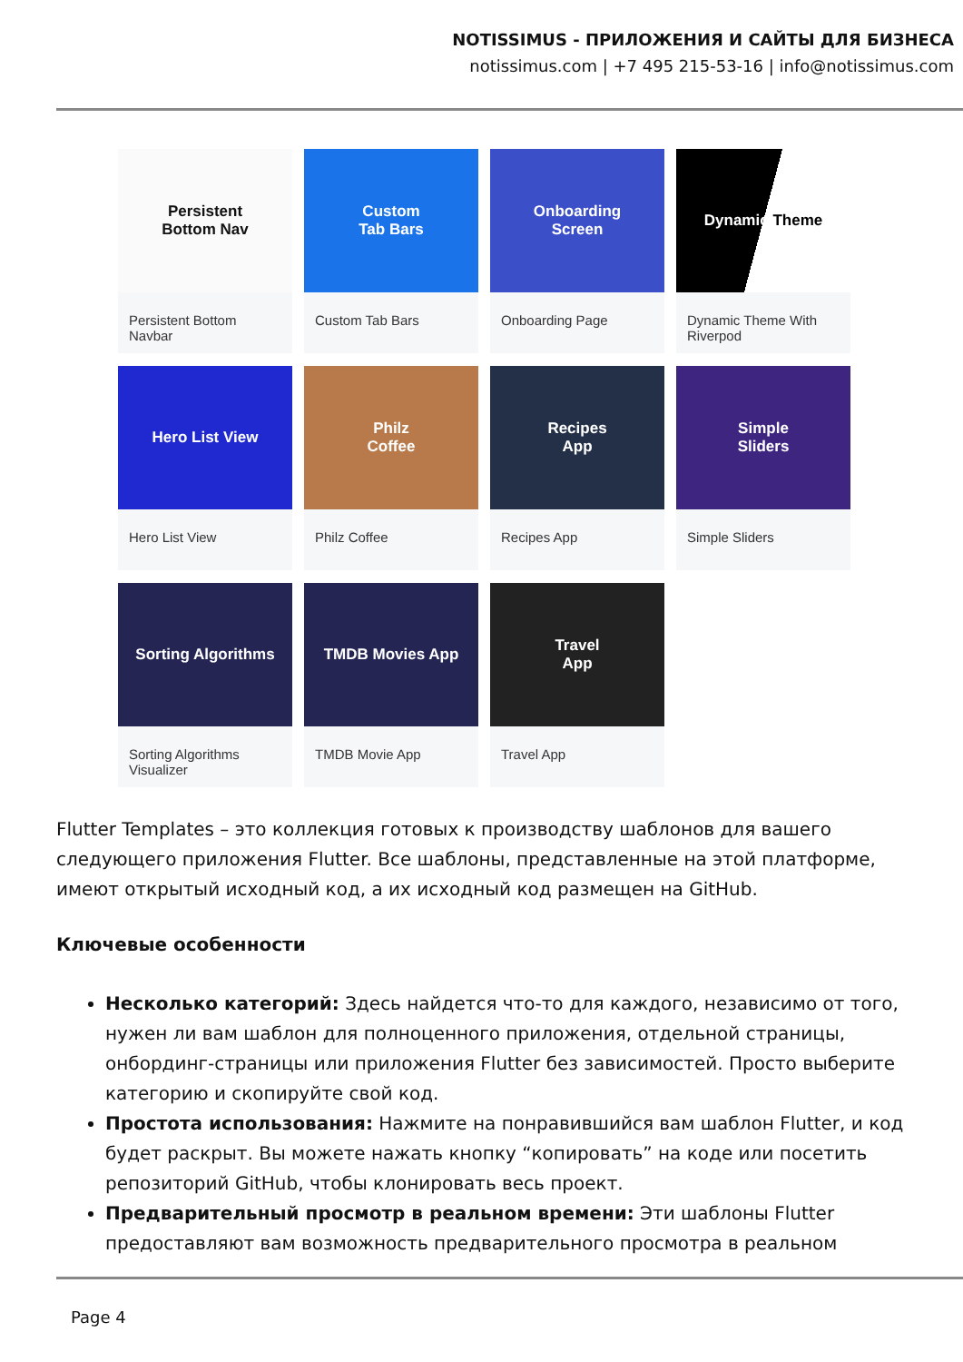NOTISSIMUS - ПРИЛОЖЕНИЯ И САЙТЫ ДЛЯ БИЗНЕСА
notissimus.com | +7 495 215-53-16 | info@notissimus.com
Persistent
Bottom Nav
Persistent Bottom Navbar
Custom
Tab Bars
Custom Tab Bars
Onboarding
Screen
Onboarding Page
Dynamic Theme
Dynamic Theme With Riverpod
Hero List View
Hero List View
Philz
Coffee
Philz Coffee
Recipes
App
Recipes App
Simple
Sliders
Simple Sliders
Sorting Algorithms
Sorting Algorithms Visualizer
TMDB Movies App
TMDB Movie App
Travel
App
Travel App
Flutter Templates – это коллекция готовых к производству шаблонов для вашего следующего приложения Flutter. Все шаблоны, представленные на этой платформе, имеют открытый исходный код, а их исходный код размещен на GitHub.
Ключевые особенности
Несколько категорий: Здесь найдется что-то для каждого, независимо от того, нужен ли вам шаблон для полноценного приложения, отдельной страницы, онбординг-страницы или приложения Flutter без зависимостей. Просто выберите категорию и скопируйте свой код.
Простота использования: Нажмите на понравившийся вам шаблон Flutter, и код будет раскрыт. Вы можете нажать кнопку “копировать” на коде или посетить репозиторий GitHub, чтобы клонировать весь проект.
Предварительный просмотр в реальном времени: Эти шаблоны Flutter предоставляют вам возможность предварительного просмотра в реальном
Page 4